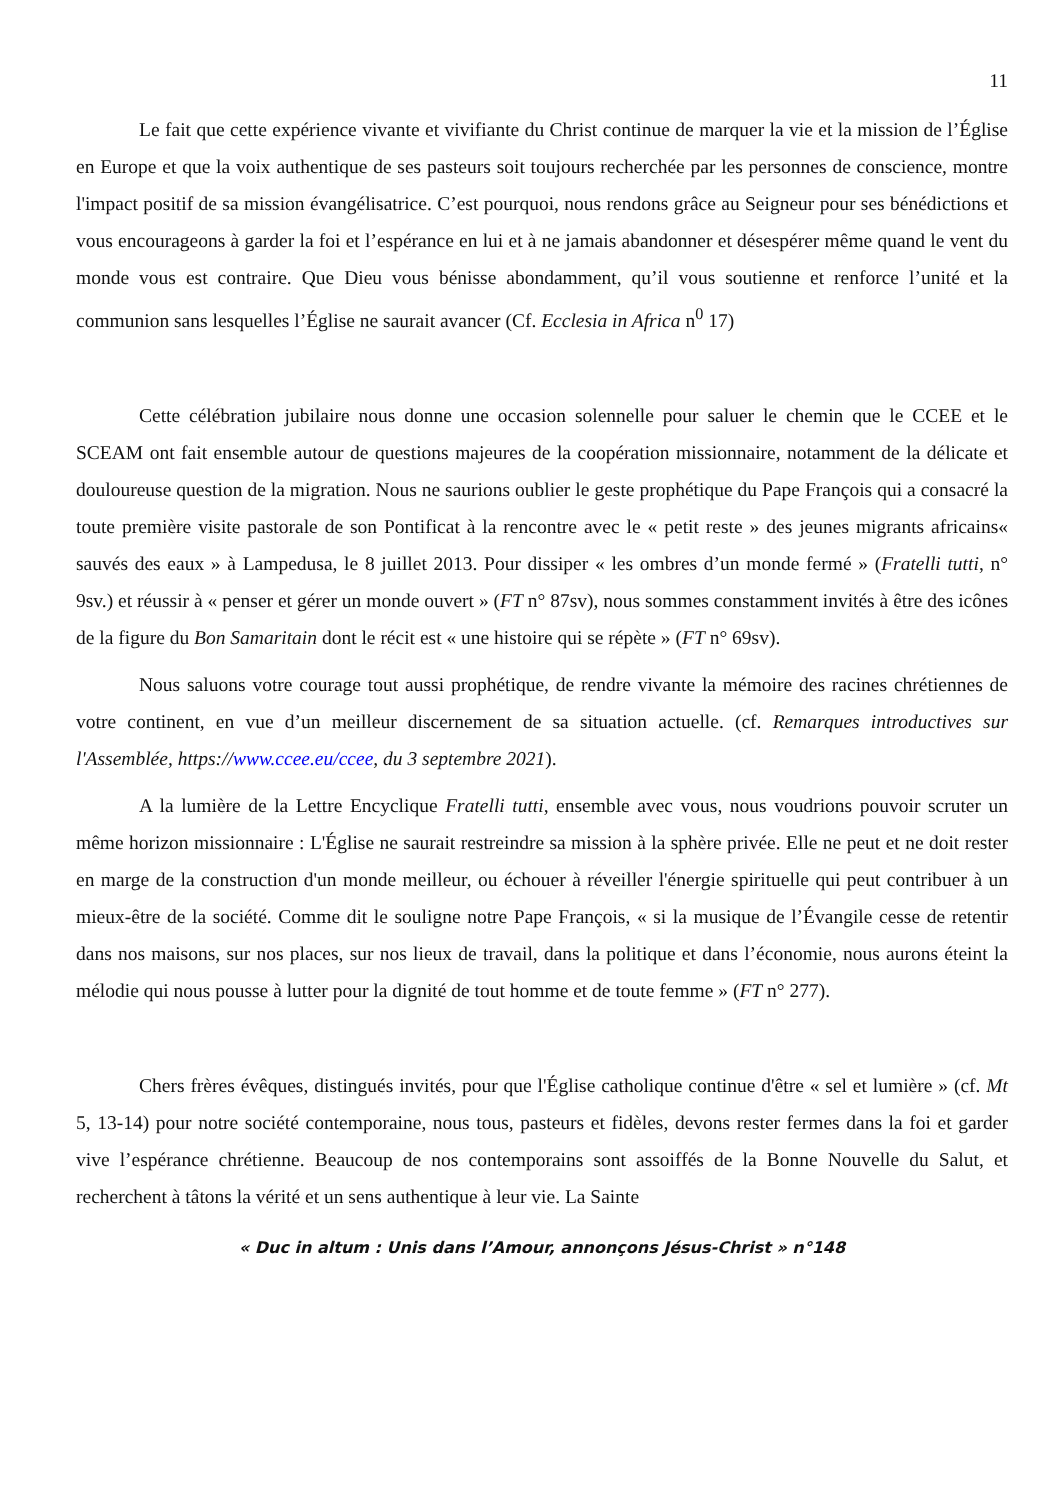11
Le fait que cette expérience vivante et vivifiante du Christ continue de marquer la vie et la mission de l’Église en Europe et que la voix authentique de ses pasteurs soit toujours recherchée par les personnes de conscience, montre l'impact positif de sa mission évangélisatrice. C’est pourquoi, nous rendons grâce au Seigneur pour ses bénédictions et vous encourageons à garder la foi et l’espérance en lui et à ne jamais abandonner et désespérer même quand le vent du monde vous est contraire. Que Dieu vous bénisse abondamment, qu’il vous soutienne et renforce l’unité et la communion sans lesquelles l’Église ne saurait avancer (Cf. Ecclesia in Africa n<sup>0</sup> 17)
Cette célébration jubilaire nous donne une occasion solennelle pour saluer le chemin que le CCEE et le SCEAM ont fait ensemble autour de questions majeures de la coopération missionnaire, notamment de la délicate et douloureuse question de la migration. Nous ne saurions oublier le geste prophétique du Pape François qui a consacré la toute première visite pastorale de son Pontificat à la rencontre avec le « petit reste » des jeunes migrants africains« sauvés des eaux » à Lampedusa, le 8 juillet 2013. Pour dissiper « les ombres d’un monde fermé » (Fratelli tutti, n° 9sv.) et réussir à « penser et gérer un monde ouvert » (FT n° 87sv), nous sommes constamment invités à être des icônes de la figure du Bon Samaritain dont le récit est « une histoire qui se répète » (FT n° 69sv).
Nous saluons votre courage tout aussi prophétique, de rendre vivante la mémoire des racines chrétiennes de votre continent, en vue d’un meilleur discernement de sa situation actuelle. (cf. Remarques introductives sur l'Assemblée, https://www.ccee.eu/ccee, du 3 septembre 2021).
A la lumière de la Lettre Encyclique Fratelli tutti, ensemble avec vous, nous voudrions pouvoir scruter un même horizon missionnaire : L'Église ne saurait restreindre sa mission à la sphère privée. Elle ne peut et ne doit rester en marge de la construction d'un monde meilleur, ou échouer à réveiller l'énergie spirituelle qui peut contribuer à un mieux-être de la société. Comme dit le souligne notre Pape François, « si la musique de l’Évangile cesse de retentir dans nos maisons, sur nos places, sur nos lieux de travail, dans la politique et dans l’économie, nous aurons éteint la mélodie qui nous pousse à lutter pour la dignité de tout homme et de toute femme » (FT n° 277).
Chers frères évêques, distingués invités, pour que l'Église catholique continue d'être « sel et lumière » (cf. Mt 5, 13-14) pour notre société contemporaine, nous tous, pasteurs et fidèles, devons rester fermes dans la foi et garder vive l’espérance chrétienne. Beaucoup de nos contemporains sont assoiffés de la Bonne Nouvelle du Salut, et recherchent à tâtons la vérité et un sens authentique à leur vie. La Sainte
« Duc in altum : Unis dans l’Amour, annonçons Jésus-Christ » n°148